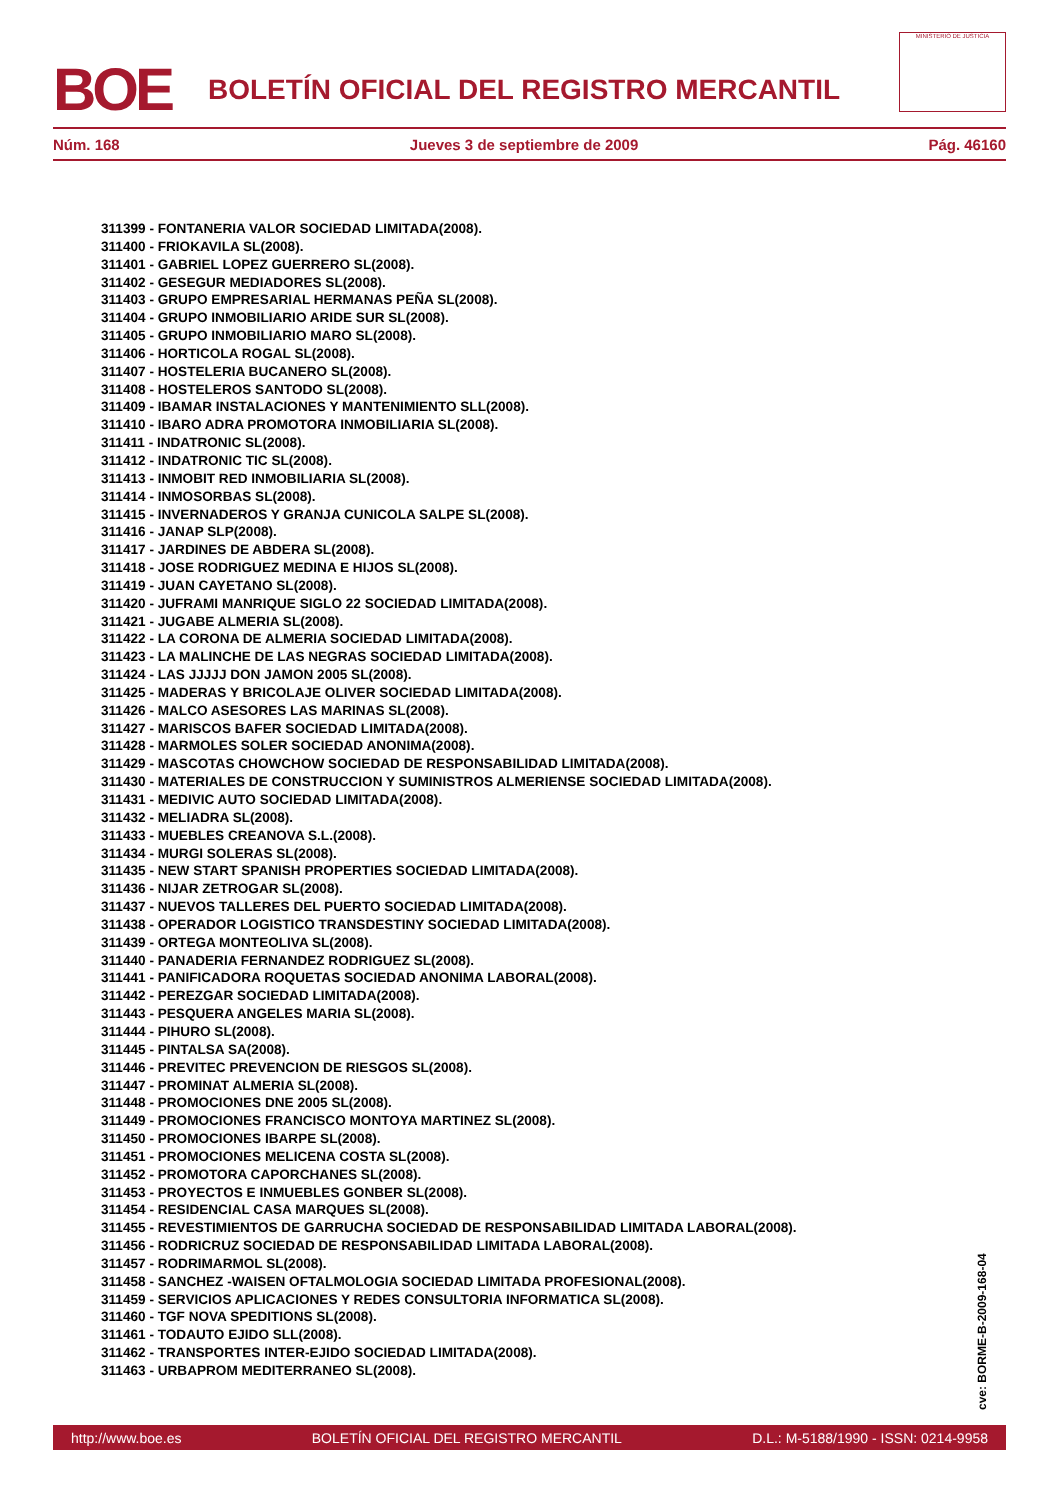BOE
BOLETÍN OFICIAL DEL REGISTRO MERCANTIL
MINISTERIO DE JUSTICIA
Núm. 168 Jueves 3 de septiembre de 2009 Pág. 46160
311399 - FONTANERIA VALOR SOCIEDAD LIMITADA(2008).
311400 - FRIOKAVILA SL(2008).
311401 - GABRIEL LOPEZ GUERRERO SL(2008).
311402 - GESEGUR MEDIADORES SL(2008).
311403 - GRUPO EMPRESARIAL HERMANAS PEÑA SL(2008).
311404 - GRUPO INMOBILIARIO ARIDE SUR SL(2008).
311405 - GRUPO INMOBILIARIO MARO SL(2008).
311406 - HORTICOLA ROGAL SL(2008).
311407 - HOSTELERIA BUCANERO SL(2008).
311408 - HOSTELEROS SANTODO SL(2008).
311409 - IBAMAR INSTALACIONES Y MANTENIMIENTO SLL(2008).
311410 - IBARO ADRA PROMOTORA INMOBILIARIA SL(2008).
311411 - INDATRONIC SL(2008).
311412 - INDATRONIC TIC SL(2008).
311413 - INMOBIT RED INMOBILIARIA SL(2008).
311414 - INMOSORBAS SL(2008).
311415 - INVERNADEROS Y GRANJA CUNICOLA SALPE SL(2008).
311416 - JANAP SLP(2008).
311417 - JARDINES DE ABDERA SL(2008).
311418 - JOSE RODRIGUEZ MEDINA E HIJOS SL(2008).
311419 - JUAN CAYETANO SL(2008).
311420 - JUFRAMI MANRIQUE SIGLO 22 SOCIEDAD LIMITADA(2008).
311421 - JUGABE ALMERIA SL(2008).
311422 - LA CORONA DE ALMERIA SOCIEDAD LIMITADA(2008).
311423 - LA MALINCHE DE LAS NEGRAS SOCIEDAD LIMITADA(2008).
311424 - LAS JJJJJ DON JAMON 2005 SL(2008).
311425 - MADERAS Y BRICOLAJE OLIVER SOCIEDAD LIMITADA(2008).
311426 - MALCO ASESORES LAS MARINAS SL(2008).
311427 - MARISCOS BAFER SOCIEDAD LIMITADA(2008).
311428 - MARMOLES SOLER SOCIEDAD ANONIMA(2008).
311429 - MASCOTAS CHOWCHOW SOCIEDAD DE RESPONSABILIDAD LIMITADA(2008).
311430 - MATERIALES DE CONSTRUCCION Y SUMINISTROS ALMERIENSE SOCIEDAD LIMITADA(2008).
311431 - MEDIVIC AUTO SOCIEDAD LIMITADA(2008).
311432 - MELIADRA SL(2008).
311433 - MUEBLES CREANOVA S.L.(2008).
311434 - MURGI SOLERAS SL(2008).
311435 - NEW START SPANISH PROPERTIES SOCIEDAD LIMITADA(2008).
311436 - NIJAR ZETROGAR SL(2008).
311437 - NUEVOS TALLERES DEL PUERTO SOCIEDAD LIMITADA(2008).
311438 - OPERADOR LOGISTICO TRANSDESTINY SOCIEDAD LIMITADA(2008).
311439 - ORTEGA MONTEOLIVA SL(2008).
311440 - PANADERIA FERNANDEZ RODRIGUEZ SL(2008).
311441 - PANIFICADORA ROQUETAS SOCIEDAD ANONIMA LABORAL(2008).
311442 - PEREZGAR SOCIEDAD LIMITADA(2008).
311443 - PESQUERA ANGELES MARIA SL(2008).
311444 - PIHURO SL(2008).
311445 - PINTALSA SA(2008).
311446 - PREVITEC PREVENCION DE RIESGOS SL(2008).
311447 - PROMINAT ALMERIA SL(2008).
311448 - PROMOCIONES DNE 2005 SL(2008).
311449 - PROMOCIONES FRANCISCO MONTOYA MARTINEZ SL(2008).
311450 - PROMOCIONES IBARPE SL(2008).
311451 - PROMOCIONES MELICENA COSTA SL(2008).
311452 - PROMOTORA CAPORCHANES SL(2008).
311453 - PROYECTOS E INMUEBLES GONBER SL(2008).
311454 - RESIDENCIAL CASA MARQUES SL(2008).
311455 - REVESTIMIENTOS DE GARRUCHA SOCIEDAD DE RESPONSABILIDAD LIMITADA LABORAL(2008).
311456 - RODRICRUZ SOCIEDAD DE RESPONSABILIDAD LIMITADA LABORAL(2008).
311457 - RODRIMARMOL SL(2008).
311458 - SANCHEZ -WAISEN OFTALMOLOGIA SOCIEDAD LIMITADA PROFESIONAL(2008).
311459 - SERVICIOS APLICACIONES Y REDES CONSULTORIA INFORMATICA SL(2008).
311460 - TGF NOVA SPEDITIONS SL(2008).
311461 - TODAUTO EJIDO SLL(2008).
311462 - TRANSPORTES INTER-EJIDO SOCIEDAD LIMITADA(2008).
311463 - URBAPROM MEDITERRANEO SL(2008).
cve: BORME-B-2009-168-04
http://www.boe.es BOLETÍN OFICIAL DEL REGISTRO MERCANTIL D.L.: M-5188/1990 - ISSN: 0214-9958